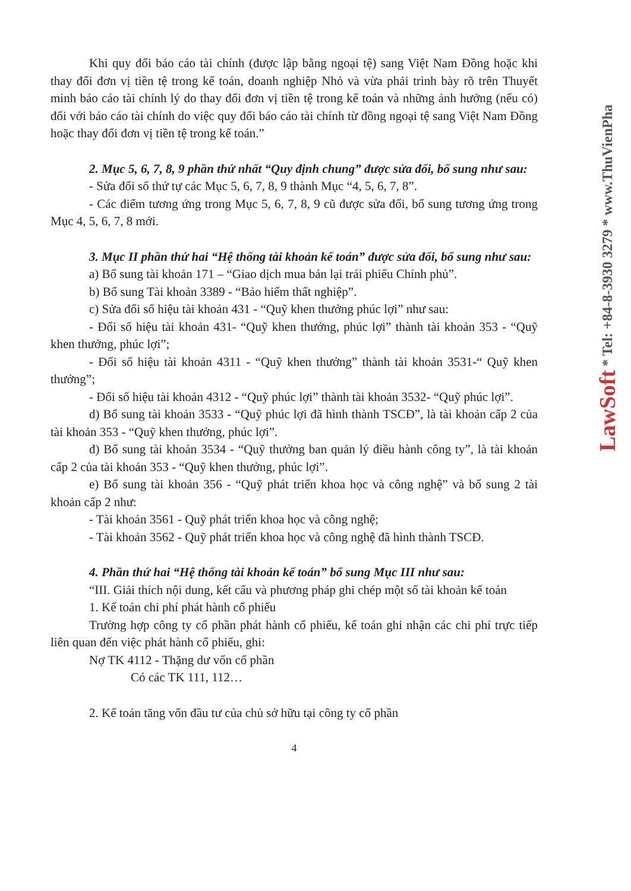LawSoft * Tel: +84-8-3930 3279 * www.ThuVienPha
Khi quy đổi báo cáo tài chính (được lập bằng ngoại tệ) sang Việt Nam Đồng hoặc khi thay đổi đơn vị tiền tệ trong kế toán, doanh nghiệp Nhỏ và vừa phải trình bày rõ trên Thuyết minh báo cáo tài chính lý do thay đổi đơn vị tiền tệ trong kế toán và những ảnh hưởng (nếu có) đối với báo cáo tài chính do việc quy đổi báo cáo tài chính từ đồng ngoại tệ sang Việt Nam Đồng hoặc thay đổi đơn vị tiền tệ trong kế toán.”
2. Mục 5, 6, 7, 8, 9 phần thứ nhất “Quy định chung” được sửa đổi, bổ sung như sau:
- Sửa đổi số thứ tự các Mục 5, 6, 7, 8, 9 thành Mục “4, 5, 6, 7, 8”.
- Các điểm tương ứng trong Mục 5, 6, 7, 8, 9 cũ được sửa đổi, bổ sung tương ứng trong Mục 4, 5, 6, 7, 8 mới.
3. Mục II phần thứ hai “Hệ thống tài khoản kế toán” được sửa đổi, bổ sung như sau:
a) Bổ sung tài khoản 171 – “Giao dịch mua bán lại trái phiếu Chính phủ”.
b) Bổ sung Tài khoản 3389 - “Bảo hiểm thất nghiệp”.
c) Sửa đổi số hiệu tài khoản 431 - “Quỹ khen thưởng phúc lợi” như sau:
- Đổi số hiệu tài khoản 431- “Quỹ khen thưởng, phúc lợi” thành tài khoản 353 - “Quỹ khen thưởng, phúc lợi”;
- Đổi số hiệu tài khoản 4311 - “Quỹ khen thưởng” thành tài khoản 3531-“ Quỹ khen thưởng”;
- Đổi số hiệu tài khoản 4312 - “Quỹ phúc lợi” thành tài khoản 3532- “Quỹ phúc lợi”.
d) Bổ sung tài khoản 3533 - “Quỹ phúc lợi đã hình thành TSCĐ”, là tài khoản cấp 2 của tài khoản 353 - “Quỹ khen thưởng, phúc lợi”.
đ) Bổ sung tài khoản 3534 - “Quỹ thưởng ban quản lý điều hành công ty”, là tài khoản cấp 2 của tài khoản 353 - “Quỹ khen thưởng, phúc lợi”.
e) Bổ sung tài khoản 356 - “Quỹ phát triển khoa học và công nghệ” và bổ sung 2 tài khoản cấp 2 như:
- Tài khoản 3561 - Quỹ phát triển khoa học và công nghệ;
- Tài khoản 3562 - Quỹ phát triển khoa học và công nghệ đã hình thành TSCĐ.
4. Phần thứ hai “Hệ thống tài khoản kế toán” bổ sung Mục III như sau:
“III. Giải thích nội dung, kết cấu và phương pháp ghi chép một số tài khoản kế toán
1. Kế toán chi phí phát hành cổ phiếu
Trường hợp công ty cổ phần phát hành cổ phiếu, kế toán ghi nhận các chi phí trực tiếp liên quan đến việc phát hành cổ phiếu, ghi:
Nợ TK 4112 - Thặng dư vốn cổ phần
Có các TK 111, 112…
2. Kế toán tăng vốn đầu tư của chủ sở hữu tại công ty cổ phần
4